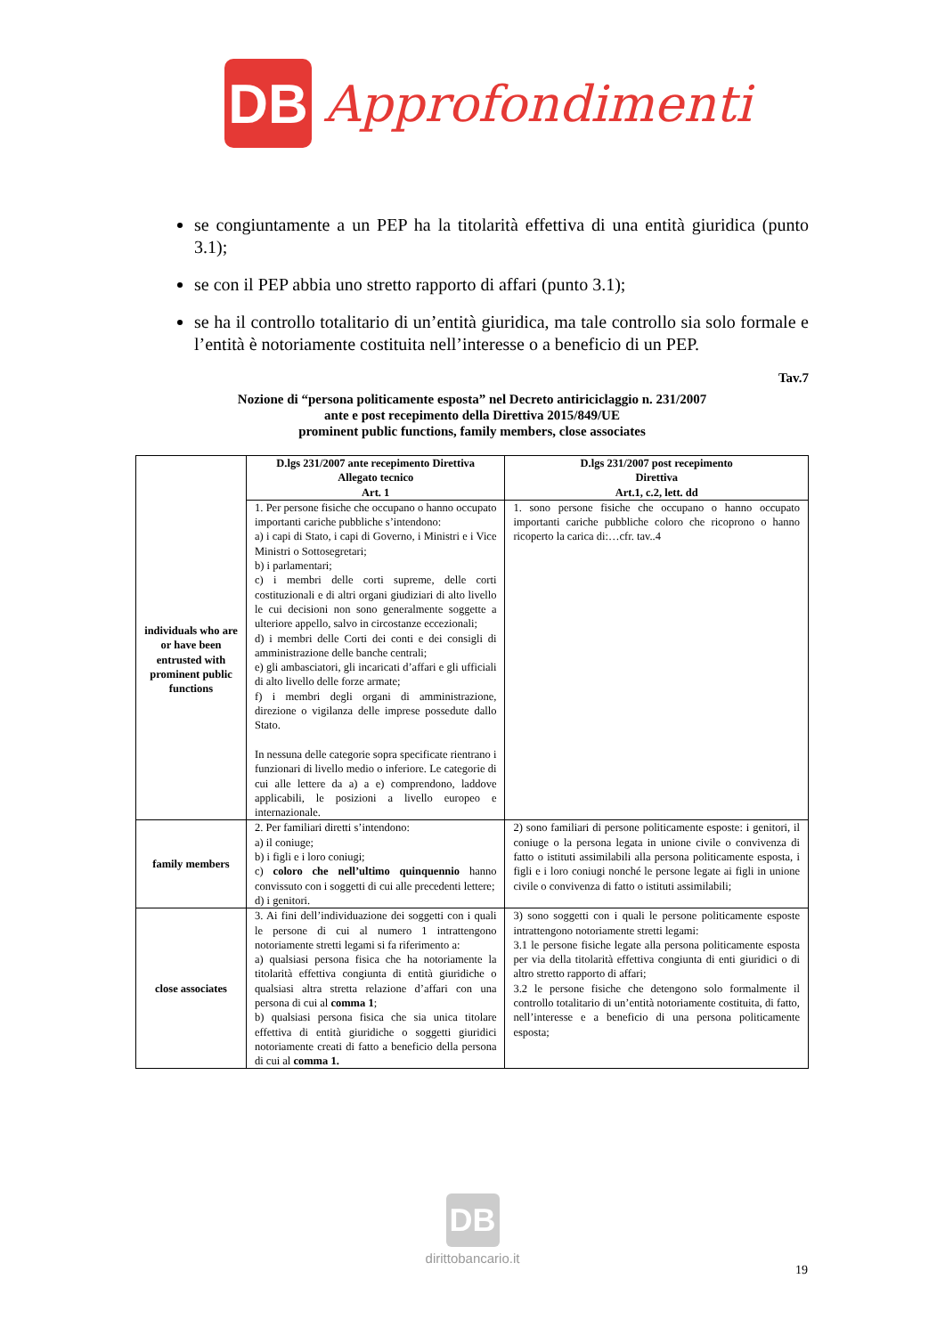DB
Approfondimenti
se congiuntamente a un PEP ha la titolarità effettiva di una entità giuridica (punto 3.1);
se con il PEP abbia uno stretto rapporto di affari (punto 3.1);
se ha il controllo totalitario di un’entità giuridica, ma tale controllo sia solo formale e l’entità è notoriamente costituita nell’interesse o a beneficio di un PEP.
Tav.7
Nozione di “persona politicamente esposta” nel Decreto antiriciclaggio n. 231/2007
ante e post recepimento della Direttiva 2015/849/UE
prominent public functions, family members, close associates
| | D.lgs 231/2007 ante recepimento Direttiva Allegato tecnico Art. 1 | D.lgs 231/2007 post recepimento Direttiva Art.1, c.2, lett. dd |
| --- | --- | --- |
| individuals who are or have been entrusted with prominent public functions | 1. Per persone fisiche che occupano o hanno occupato importanti cariche pubbliche s’intendono: a) i capi di Stato, i capi di Governo, i Ministri e i Vice Ministri o Sottosegretari; b) i parlamentari; c) i membri delle corti supreme, delle corti costituzionali e di altri organi giudiziari di alto livello le cui decisioni non sono generalmente soggette a ulteriore appello, salvo in circostanze eccezionali; d) i membri delle Corti dei conti e dei consigli di amministrazione delle banche centrali; e) gli ambasciatori, gli incaricati d’affari e gli ufficiali di alto livello delle forze armate; f) i membri degli organi di amministrazione, direzione o vigilanza delle imprese possedute dallo Stato. In nessuna delle categorie sopra specificate rientrano i funzionari di livello medio o inferiore. Le categorie di cui alle lettere da a) a e) comprendono, laddove applicabili, le posizioni a livello europeo e internazionale. | 1. sono persone fisiche che occupano o hanno occupato importanti cariche pubbliche coloro che ricoprono o hanno ricoperto la carica di:…cfr. tav..4 |
| family members | 2. Per familiari diretti s’intendono: a) il coniuge; b) i figli e i loro coniugi; c) coloro che nell’ultimo quinquennio hanno convissuto con i soggetti di cui alle precedenti lettere; d) i genitori. | 2) sono familiari di persone politicamente esposte: i genitori, il coniuge o la persona legata in unione civile o convivenza di fatto o istituti assimilabili alla persona politicamente esposta, i figli e i loro coniugi nonché le persone legate ai figli in unione civile o convivenza di fatto o istituti assimilabili; |
| close associates | 3. Ai fini dell’individuazione dei soggetti con i quali le persone di cui al numero 1 intrattengono notoriamente stretti legami si fa riferimento a: a) qualsiasi persona fisica che ha notoriamente la titolarità effettiva congiunta di entità giuridiche o qualsiasi altra stretta relazione d’affari con una persona di cui al comma 1 ; b) qualsiasi persona fisica che sia unica titolare effettiva di entità giuridiche o soggetti giuridici notoriamente creati di fatto a beneficio della persona di cui al comma 1. | 3) sono soggetti con i quali le persone politicamente esposte intrattengono notoriamente stretti legami: 3.1 le persone fisiche legate alla persona politicamente esposta per via della titolarità effettiva congiunta di enti giuridici o di altro stretto rapporto di affari; 3.2 le persone fisiche che detengono solo formalmente il controllo totalitario di un’entità notoriamente costituita, di fatto, nell’interesse e a beneficio di una persona politicamente esposta; |
DB
dirittobancario.it
19